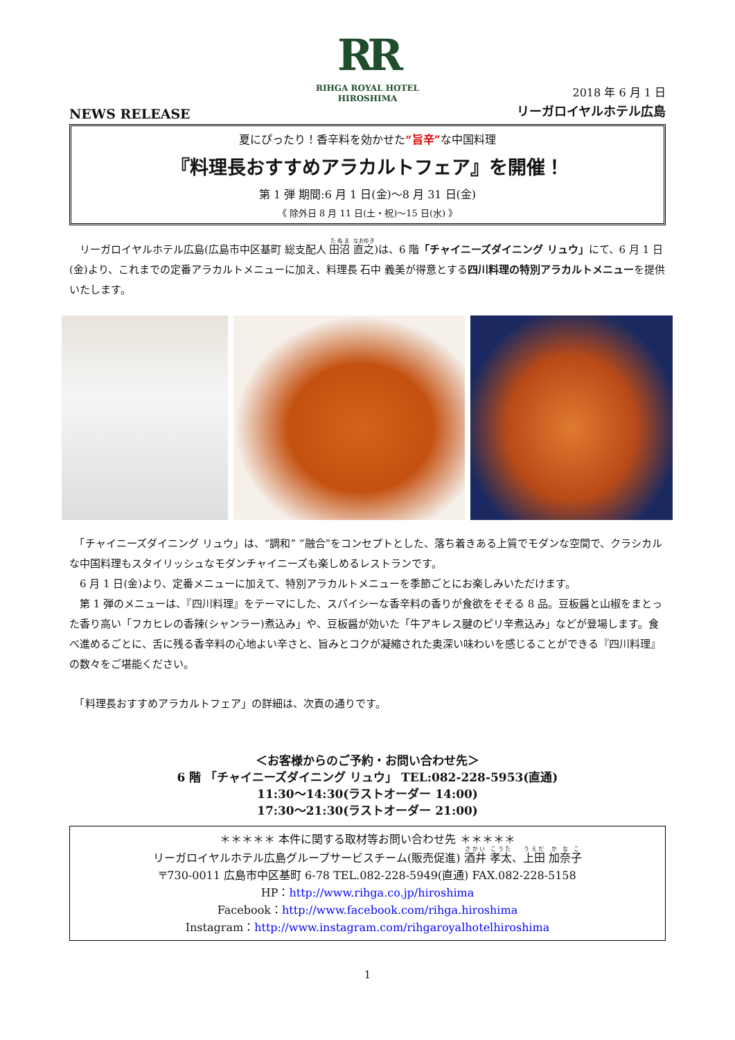RR
RIHGA ROYAL HOTEL
HIROSHIMA
NEWS RELEASE
2018 年 6 月 1 日
リーガロイヤルホテル広島
夏にぴったり！香辛料を効かせた“旨辛”な中国料理
『料理長おすすめアラカルトフェア』を開催！
第 1 弾 期間:6 月 1 日(金)～8 月 31 日(金)
《 除外日 8 月 11 日(土・祝)～15 日(水) 》
　リーガロイヤルホテル広島(広島市中区基町 総支配人 田沼 直之)は、6 階「チャイニーズダイニング リュウ」にて、6 月 1 日(金)より、これまでの定番アラカルトメニューに加え、料理長 石中 義美が得意とする四川料理の特別アラカルトメニューを提供いたします。
　「チャイニーズダイニング リュウ」は、“調和” “融合”をコンセプトとした、落ち着きある上質でモダンな空間で、クラシカルな中国料理もスタイリッシュなモダンチャイニーズも楽しめるレストランです。
　6 月 1 日(金)より、定番メニューに加えて、特別アラカルトメニューを季節ごとにお楽しみいただけます。
　第 1 弾のメニューは、『四川料理』をテーマにした、スパイシーな香辛料の香りが食欲をそそる 8 品。豆板醤と山椒をまとった香り高い「フカヒレの香辣(シャンラー)煮込み」や、豆板醤が効いた「牛アキレス腱のピリ辛煮込み」などが登場します。食べ進めるごとに、舌に残る香辛料の心地よい辛さと、旨みとコクが凝縮された奥深い味わいを感じることができる『四川料理』の数々をご堪能ください。
　「料理長おすすめアラカルトフェア」の詳細は、次頁の通りです。
＜お客様からのご予約・お問い合わせ先＞
6 階 「チャイニーズダイニング リュウ」 TEL:082-228-5953(直通)
11:30～14:30(ラストオーダー 14:00)
17:30～21:30(ラストオーダー 21:00)
＊＊＊＊＊ 本件に関する取材等お問い合わせ先 ＊＊＊＊＊
リーガロイヤルホテル広島グループサービスチーム(販売促進) 酒井 孝太、上田 加奈子
〒730-0011 広島市中区基町 6-78 TEL.082-228-5949(直通) FAX.082-228-5158
HP：http://www.rihga.co.jp/hiroshima
Facebook：http://www.facebook.com/rihga.hiroshima
Instagram：http://www.instagram.com/rihgaroyalhotelhiroshima
1